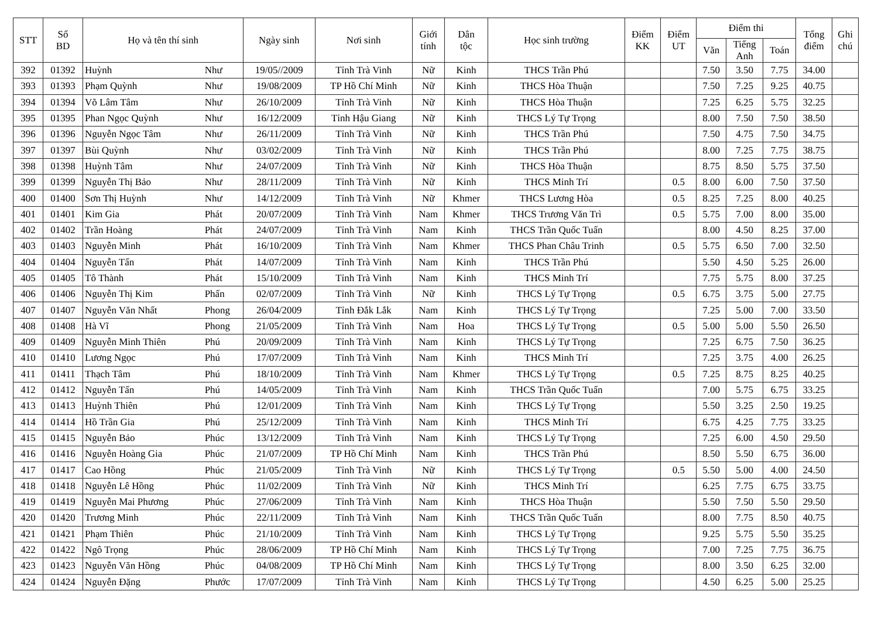| STT | Số BD | Họ và tên thí sinh | | Ngày sinh | Nơi sinh | Giới tính | Dân tộc | Học sinh trường | Điểm KK | Điểm UT | Điểm thi | | | Tổng điểm | Ghi chú |
| --- | --- | --- | --- | --- | --- | --- | --- | --- | --- | --- | --- | --- | --- | --- | --- |
| | | | | | | | | | | | Văn | Tiếng Anh | Toán | | |
| 392 | 01392 | Huỳnh | Như | 19/05//2009 | Tỉnh Trà Vinh | Nữ | Kinh | THCS Trần Phú | | | 7.50 | 3.50 | 7.75 | 34.00 | |
| 393 | 01393 | Phạm Quỳnh | Như | 19/08/2009 | TP Hồ Chí Minh | Nữ | Kinh | THCS Hòa Thuận | | | 7.50 | 7.25 | 9.25 | 40.75 | |
| 394 | 01394 | Võ Lâm Tâm | Như | 26/10/2009 | Tỉnh Trà Vinh | Nữ | Kinh | THCS Hòa Thuận | | | 7.25 | 6.25 | 5.75 | 32.25 | |
| 395 | 01395 | Phan Ngọc Quỳnh | Như | 16/12/2009 | Tỉnh Hậu Giang | Nữ | Kinh | THCS Lý Tự Trọng | | | 8.00 | 7.50 | 7.50 | 38.50 | |
| 396 | 01396 | Nguyễn Ngọc Tâm | Như | 26/11/2009 | Tỉnh Trà Vinh | Nữ | Kinh | THCS Trần Phú | | | 7.50 | 4.75 | 7.50 | 34.75 | |
| 397 | 01397 | Bùi Quỳnh | Như | 03/02/2009 | Tỉnh Trà Vinh | Nữ | Kinh | THCS Trần Phú | | | 8.00 | 7.25 | 7.75 | 38.75 | |
| 398 | 01398 | Huỳnh Tâm | Như | 24/07/2009 | Tỉnh Trà Vinh | Nữ | Kinh | THCS Hòa Thuận | | | 8.75 | 8.50 | 5.75 | 37.50 | |
| 399 | 01399 | Nguyễn Thị Bảo | Như | 28/11/2009 | Tỉnh Trà Vinh | Nữ | Kinh | THCS Minh Trí | | 0.5 | 8.00 | 6.00 | 7.50 | 37.50 | |
| 400 | 01400 | Sơn Thị Huỳnh | Như | 14/12/2009 | Tỉnh Trà Vinh | Nữ | Khmer | THCS Lương Hòa | | 0.5 | 8.25 | 7.25 | 8.00 | 40.25 | |
| 401 | 01401 | Kim Gia | Phát | 20/07/2009 | Tỉnh Trà Vinh | Nam | Khmer | THCS Trương Văn Trì | | 0.5 | 5.75 | 7.00 | 8.00 | 35.00 | |
| 402 | 01402 | Trần Hoàng | Phát | 24/07/2009 | Tỉnh Trà Vinh | Nam | Kinh | THCS Trần Quốc Tuấn | | | 8.00 | 4.50 | 8.25 | 37.00 | |
| 403 | 01403 | Nguyễn Minh | Phát | 16/10/2009 | Tỉnh Trà Vinh | Nam | Khmer | THCS Phan Châu Trinh | | 0.5 | 5.75 | 6.50 | 7.00 | 32.50 | |
| 404 | 01404 | Nguyễn Tấn | Phát | 14/07/2009 | Tỉnh Trà Vinh | Nam | Kinh | THCS Trần Phú | | | 5.50 | 4.50 | 5.25 | 26.00 | |
| 405 | 01405 | Tô Thành | Phát | 15/10/2009 | Tỉnh Trà Vinh | Nam | Kinh | THCS Minh Trí | | | 7.75 | 5.75 | 8.00 | 37.25 | |
| 406 | 01406 | Nguyễn Thị Kim | Phấn | 02/07/2009 | Tỉnh Trà Vinh | Nữ | Kinh | THCS Lý Tự Trọng | | 0.5 | 6.75 | 3.75 | 5.00 | 27.75 | |
| 407 | 01407 | Nguyễn Văn Nhất | Phong | 26/04/2009 | Tỉnh Đắk Lắk | Nam | Kinh | THCS Lý Tự Trọng | | | 7.25 | 5.00 | 7.00 | 33.50 | |
| 408 | 01408 | Hà Vĩ | Phong | 21/05/2009 | Tỉnh Trà Vinh | Nam | Hoa | THCS Lý Tự Trọng | | 0.5 | 5.00 | 5.00 | 5.50 | 26.50 | |
| 409 | 01409 | Nguyễn Minh Thiên | Phú | 20/09/2009 | Tỉnh Trà Vinh | Nam | Kinh | THCS Lý Tự Trọng | | | 7.25 | 6.75 | 7.50 | 36.25 | |
| 410 | 01410 | Lương Ngọc | Phú | 17/07/2009 | Tỉnh Trà Vinh | Nam | Kinh | THCS Minh Trí | | | 7.25 | 3.75 | 4.00 | 26.25 | |
| 411 | 01411 | Thạch Tâm | Phú | 18/10/2009 | Tỉnh Trà Vinh | Nam | Khmer | THCS Lý Tự Trọng | | 0.5 | 7.25 | 8.75 | 8.25 | 40.25 | |
| 412 | 01412 | Nguyễn Tấn | Phú | 14/05/2009 | Tỉnh Trà Vinh | Nam | Kinh | THCS Trần Quốc Tuấn | | | 7.00 | 5.75 | 6.75 | 33.25 | |
| 413 | 01413 | Huỳnh Thiên | Phú | 12/01/2009 | Tỉnh Trà Vinh | Nam | Kinh | THCS Lý Tự Trọng | | | 5.50 | 3.25 | 2.50 | 19.25 | |
| 414 | 01414 | Hồ Trần Gia | Phú | 25/12/2009 | Tỉnh Trà Vinh | Nam | Kinh | THCS Minh Trí | | | 6.75 | 4.25 | 7.75 | 33.25 | |
| 415 | 01415 | Nguyễn Bảo | Phúc | 13/12/2009 | Tỉnh Trà Vinh | Nam | Kinh | THCS Lý Tự Trọng | | | 7.25 | 6.00 | 4.50 | 29.50 | |
| 416 | 01416 | Nguyễn Hoàng Gia | Phúc | 21/07/2009 | TP Hồ Chí Minh | Nam | Kinh | THCS Trần Phú | | | 8.50 | 5.50 | 6.75 | 36.00 | |
| 417 | 01417 | Cao Hồng | Phúc | 21/05/2009 | Tỉnh Trà Vinh | Nữ | Kinh | THCS Lý Tự Trọng | | 0.5 | 5.50 | 5.00 | 4.00 | 24.50 | |
| 418 | 01418 | Nguyễn Lê Hồng | Phúc | 11/02/2009 | Tỉnh Trà Vinh | Nữ | Kinh | THCS Minh Trí | | | 6.25 | 7.75 | 6.75 | 33.75 | |
| 419 | 01419 | Nguyễn Mai Phương | Phúc | 27/06/2009 | Tỉnh Trà Vinh | Nam | Kinh | THCS Hòa Thuận | | | 5.50 | 7.50 | 5.50 | 29.50 | |
| 420 | 01420 | Trương Minh | Phúc | 22/11/2009 | Tỉnh Trà Vinh | Nam | Kinh | THCS Trần Quốc Tuấn | | | 8.00 | 7.75 | 8.50 | 40.75 | |
| 421 | 01421 | Phạm Thiên | Phúc | 21/10/2009 | Tỉnh Trà Vinh | Nam | Kinh | THCS Lý Tự Trọng | | | 9.25 | 5.75 | 5.50 | 35.25 | |
| 422 | 01422 | Ngô Trọng | Phúc | 28/06/2009 | TP Hồ Chí Minh | Nam | Kinh | THCS Lý Tự Trọng | | | 7.00 | 7.25 | 7.75 | 36.75 | |
| 423 | 01423 | Nguyễn Văn Hồng | Phúc | 04/08/2009 | TP Hồ Chí Minh | Nam | Kinh | THCS Lý Tự Trọng | | | 8.00 | 3.50 | 6.25 | 32.00 | |
| 424 | 01424 | Nguyễn Đặng | Phước | 17/07/2009 | Tỉnh Trà Vinh | Nam | Kinh | THCS Lý Tự Trọng | | | 4.50 | 6.25 | 5.00 | 25.25 | |